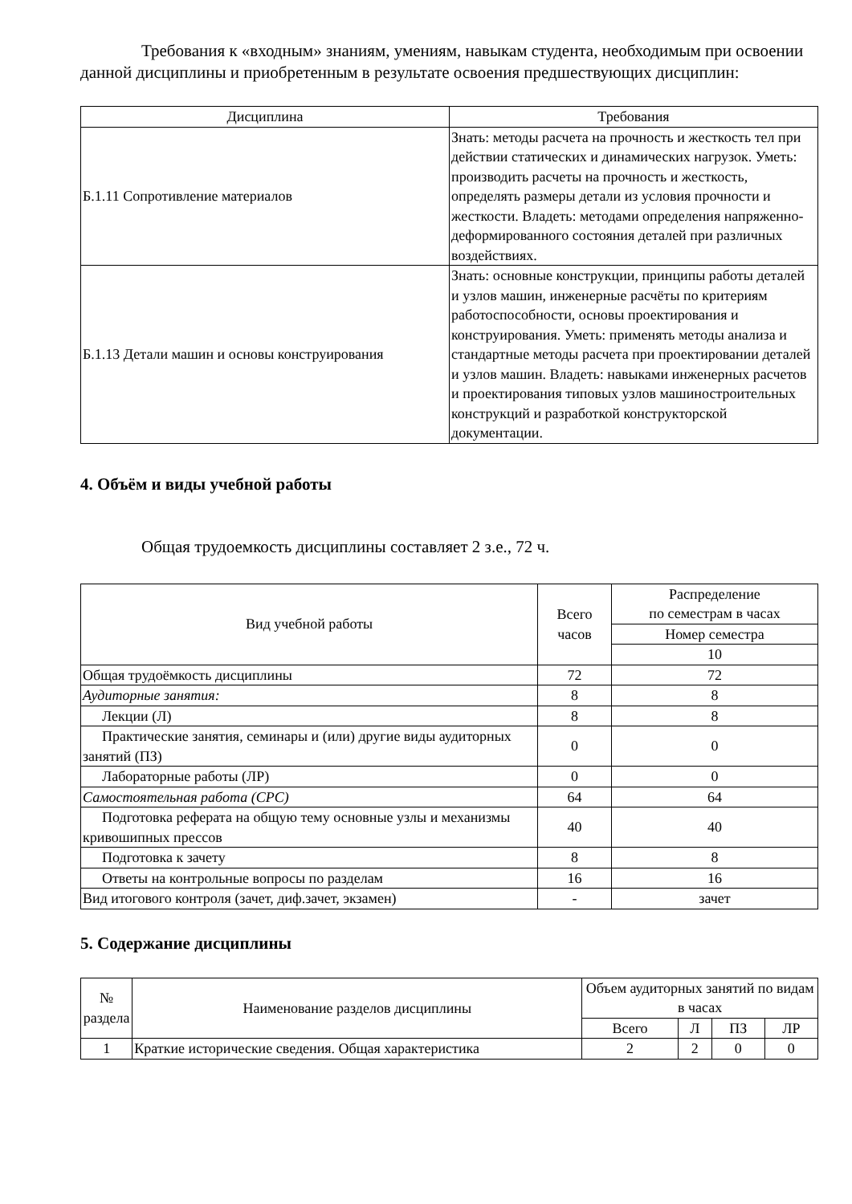Требования к «входным» знаниям, умениям, навыкам студента, необходимым при освоении данной дисциплины и приобретенным в результате освоения предшествующих дисциплин:
| Дисциплина | Требования |
| --- | --- |
| Б.1.11 Сопротивление материалов | Знать: методы расчета на прочность и жесткость тел при действии статических и динамических нагрузок. Уметь: производить расчеты на прочность и жесткость, определять размеры детали из условия прочности и жесткости. Владеть: методами определения напряженно-деформированного состояния деталей при различных воздействиях. |
| Б.1.13 Детали машин и основы конструирования | Знать: основные конструкции, принципы работы деталей и узлов машин, инженерные расчёты по критериям работоспособности, основы проектирования и конструирования. Уметь: применять методы анализа и стандартные методы расчета при проектировании деталей и узлов машин. Владеть: навыками инженерных расчетов и проектирования типовых узлов машиностроительных конструкций и разработкой конструкторской документации. |
4. Объём и виды учебной работы
Общая трудоемкость дисциплины составляет 2 з.е., 72 ч.
| Вид учебной работы | Всего часов | Распределение по семестрам в часах |
| --- | --- | --- |
| | | Номер семестра |
| | | 10 |
| Общая трудоёмкость дисциплины | 72 | 72 |
| Аудиторные занятия: | 8 | 8 |
| Лекции (Л) | 8 | 8 |
| Практические занятия, семинары и (или) другие виды аудиторных занятий (ПЗ) | 0 | 0 |
| Лабораторные работы (ЛР) | 0 | 0 |
| Самостоятельная работа (СРС) | 64 | 64 |
| Подготовка реферата на общую тему основные узлы и механизмы кривошипных прессов | 40 | 40 |
| Подготовка к зачету | 8 | 8 |
| Ответы на контрольные вопросы по разделам | 16 | 16 |
| Вид итогового контроля (зачет, диф.зачет, экзамен) | - | зачет |
5. Содержание дисциплины
| № раздела | Наименование разделов дисциплины | Объем аудиторных занятий по видам в часах | | | |
| --- | --- | --- | --- | --- | --- |
| | | Всего | Л | ПЗ | ЛР |
| 1 | Краткие исторические сведения. Общая характеристика | 2 | 2 | 0 | 0 |